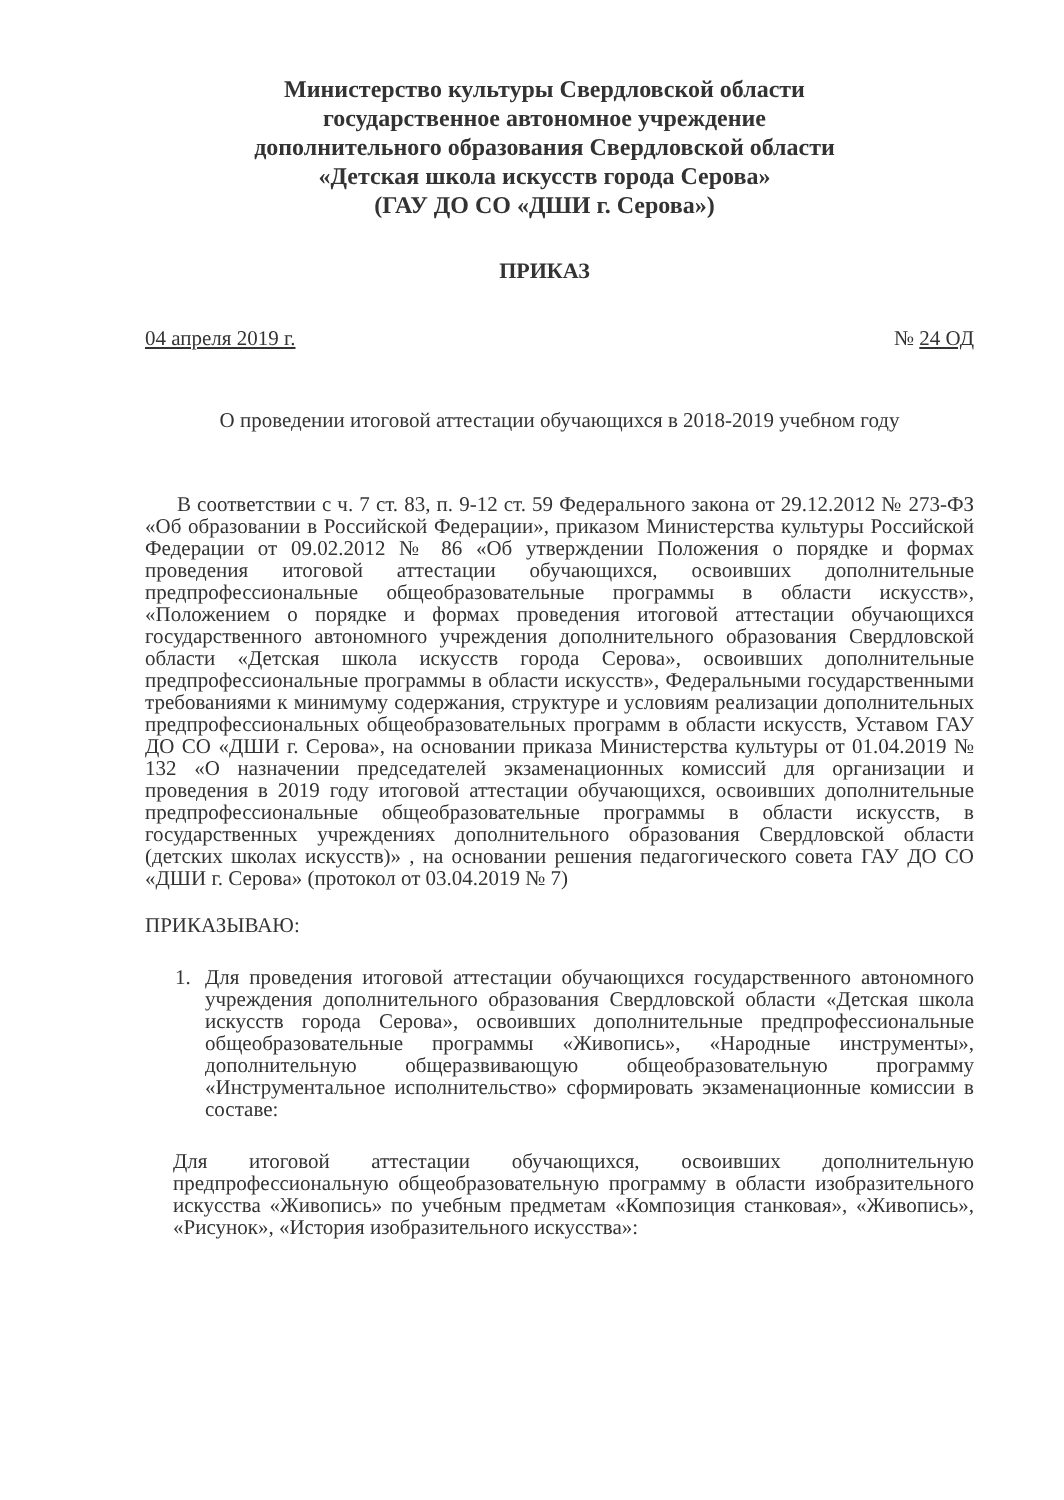Министерство культуры Свердловской области
государственное автономное учреждение
дополнительного образования Свердловской области
«Детская школа искусств города Серова»
(ГАУ ДО СО «ДШИ г. Серова»)
ПРИКАЗ
04 апреля 2019 г. № 24 ОД
О проведении итоговой аттестации обучающихся в 2018-2019 учебном году
В соответствии с ч. 7 ст. 83, п. 9-12 ст. 59 Федерального закона от 29.12.2012 № 273-ФЗ «Об образовании в Российской Федерации», приказом Министерства культуры Российской Федерации от 09.02.2012 № 86 «Об утверждении Положения о порядке и формах проведения итоговой аттестации обучающихся, освоивших дополнительные предпрофессиональные общеобразовательные программы в области искусств», «Положением о порядке и формах проведения итоговой аттестации обучающихся государственного автономного учреждения дополнительного образования Свердловской области «Детская школа искусств города Серова», освоивших дополнительные предпрофессиональные программы в области искусств», Федеральными государственными требованиями к минимуму содержания, структуре и условиям реализации дополнительных предпрофессиональных общеобразовательных программ в области искусств, Уставом ГАУ ДО СО «ДШИ г. Серова», на основании приказа Министерства культуры от 01.04.2019 № 132 «О назначении председателей экзаменационных комиссий для организации и проведения в 2019 году итоговой аттестации обучающихся, освоивших дополнительные предпрофессиональные общеобразовательные программы в области искусств, в государственных учреждениях дополнительного образования Свердловской области (детских школах искусств)» , на основании решения педагогического совета ГАУ ДО СО «ДШИ г. Серова» (протокол от 03.04.2019 № 7)
ПРИКАЗЫВАЮ:
1. Для проведения итоговой аттестации обучающихся государственного автономного учреждения дополнительного образования Свердловской области «Детская школа искусств города Серова», освоивших дополнительные предпрофессиональные общеобразовательные программы «Живопись», «Народные инструменты», дополнительную общеразвивающую общеобразовательную программу «Инструментальное исполнительство» сформировать экзаменационные комиссии в составе:
Для итоговой аттестации обучающихся, освоивших дополнительную предпрофессиональную общеобразовательную программу в области изобразительного искусства «Живопись» по учебным предметам «Композиция станковая», «Живопись», «Рисунок», «История изобразительного искусства»: